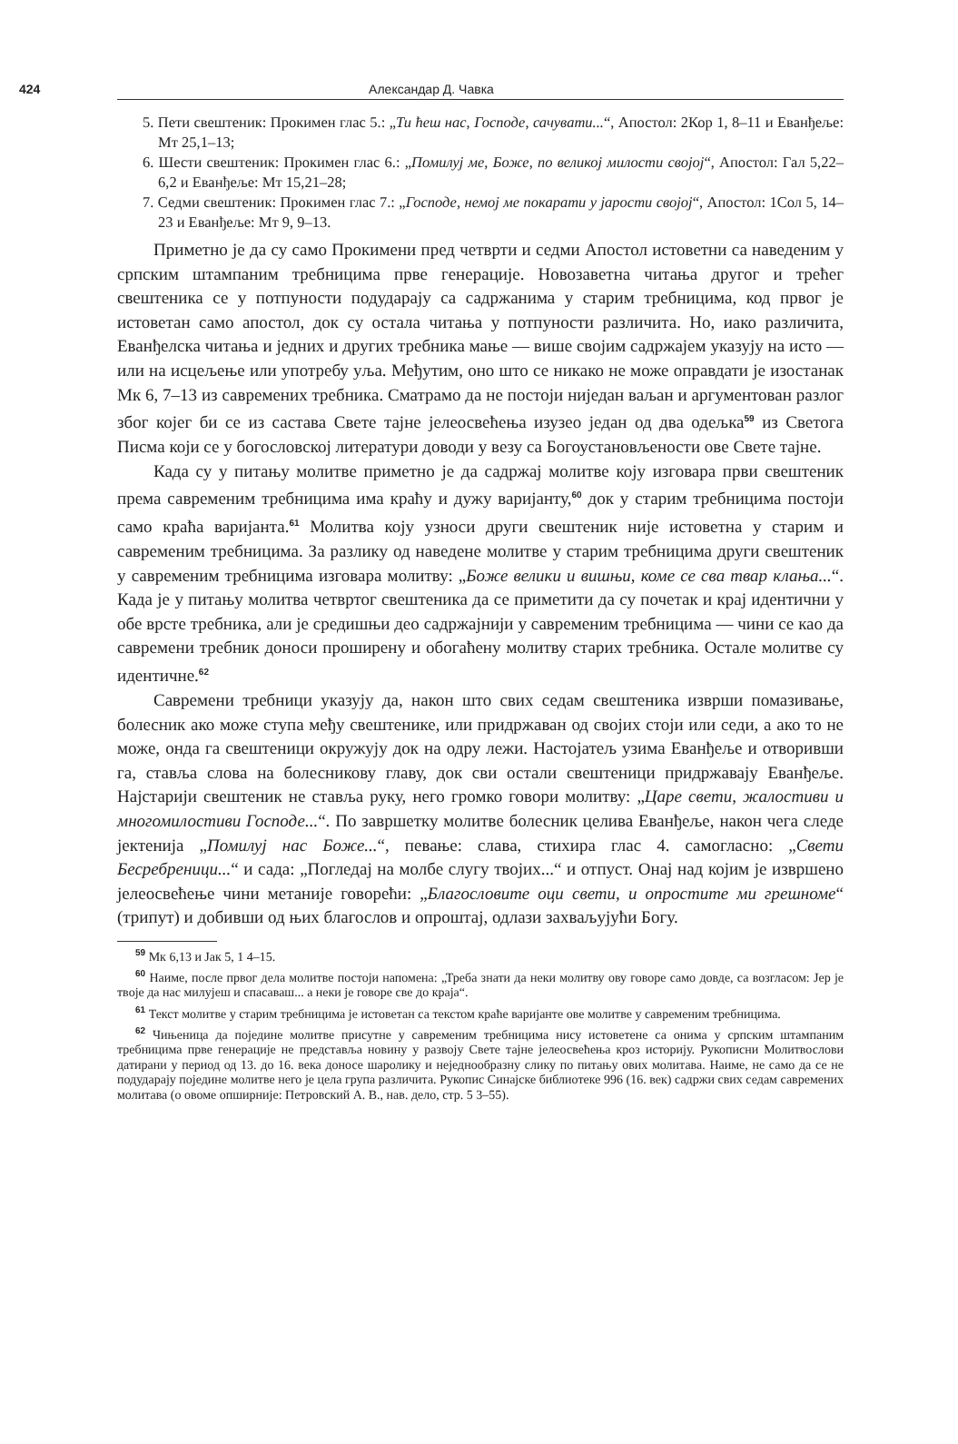424 Александар Д. Чавка
5. Пети свештеник: Прокимен глас 5.: „Ти ћеш нас, Господе, сачувати...“, Апостол: 2Кор 1, 8–11 и Еванђеље: Мт 25,1–13;
6. Шести свештеник: Прокимен глас 6.: „Помилуј ме, Боже, по великој милости својој“, Апостол: Гал 5,22–6,2 и Еванђеље: Мт 15,21–28;
7. Седми свештеник: Прокимен глас 7.: „Господе, немој ме покарати у јарости својој“, Апостол: 1Сол 5, 14–23 и Еванђеље: Мт 9, 9–13.
Приметно је да су само Прокимени пред четврти и седми Апостол истоветни са наведеним у српским штампаним требницима прве генерације. Новозаветна читања другог и трећег свештеника се у потпуности подударају са садржанима у старим требницима, код првог је истоветан само апостол, док су остала читања у потпуности различита. Но, иако различита, Еванђелска читања и једних и других требника мање — више својим садржајем указују на исто — или на исцељење или употребу уља. Међутим, оно што се никако не може оправдати је изостанак Мк 6, 7–13 из савремених требника. Сматрамо да не постоји ниједан ваљан и аргументован разлог због којег би се из састава Свете тајне јелеосвећења изузео један од два одељка<sup>59</sup> из Светога Писма који се у богословској литератури доводи у везу са Богоустановљености ове Свете тајне.
Када су у питању молитве приметно је да садржај молитве коју изговара први свештеник према савременим требницима има краћу и дужу варијанту,<sup>60</sup> док у старим требницима постоји само краћа варијанта.<sup>61</sup> Молитва коју узноси други свештеник није истоветна у старим и савременим требницима. За разлику од наведене молитве у старим требницима други свештеник у савременим требницима изговара молитву: „Боже велики и вишњи, коме се сва твар клања...“. Када је у питању молитва четвртог свештеника да се приметити да су почетак и крај идентични у обе врсте требника, али је средишњи део садржајнији у савременим требницима — чини се као да савремени требник доноси проширену и обогаћену молитву старих требника. Остале молитве су идентичне.<sup>62</sup>
Савремени требници указују да, након што свих седам свештеника изврши помазивање, болесник ако може ступа међу свештенике, или придржаван од својих стоји или седи, а ако то не може, онда га свештеници окружују док на одру лежи. Настојатељ узима Еванђеље и отворивши га, ставља слова на болесникову главу, док сви остали свештеници придржавају Еванђеље. Најстарији свештеник не ставља руку, него громко говори молитву: „Царе свети, жалостиви и многомилостиви Господе...“. По завршетку молитве болесник целива Еванђеље, након чега следе јектенија „Помилуј нас Боже...“, певање: слава, стихира глас 4. самогласно: „Свети Бесребреници...“ и сада: „Погледај на молбе слугу твојих...“ и отпуст. Онај над којим је извршено јелеосвећење чини метаније говорећи: „Благословите оци свети, и опростите ми грешноме“ (трипут) и добивши од њих благослов и опроштај, одлази захваљујући Богу.
<sup>59</sup> Мк 6,13 и Јак 5, 1 4–15.
<sup>60</sup> Наиме, после првог дела молитве постоји напомена: „Треба знати да неки молитву ову говоре само довде, са возгласом: Јер је твоје да нас милујеш и спасаваш... а неки је говоре све до краја“.
<sup>61</sup> Текст молитве у старим требницима је истоветан са текстом краће варијанте ове молитве у савременим требницима.
<sup>62</sup> Чињеница да поједине молитве присутне у савременим требницима нису истоветене са онима у српским штампаним требницима прве генерације не представља новину у развоју Свете тајне јелеосвећења кроз историју. Рукописни Молитвослови датирани у период од 13. до 16. века доносе шаролику и неједнообразну слику по питању ових молитава. Наиме, не само да се не подударају поједине молитве него је цела група различита. Рукопис Синајске библиотеке 996 (16. век) садржи свих седам савремених молитава (о овоме опширније: Петровский А. В., нав. дело, стр. 5 3–55).